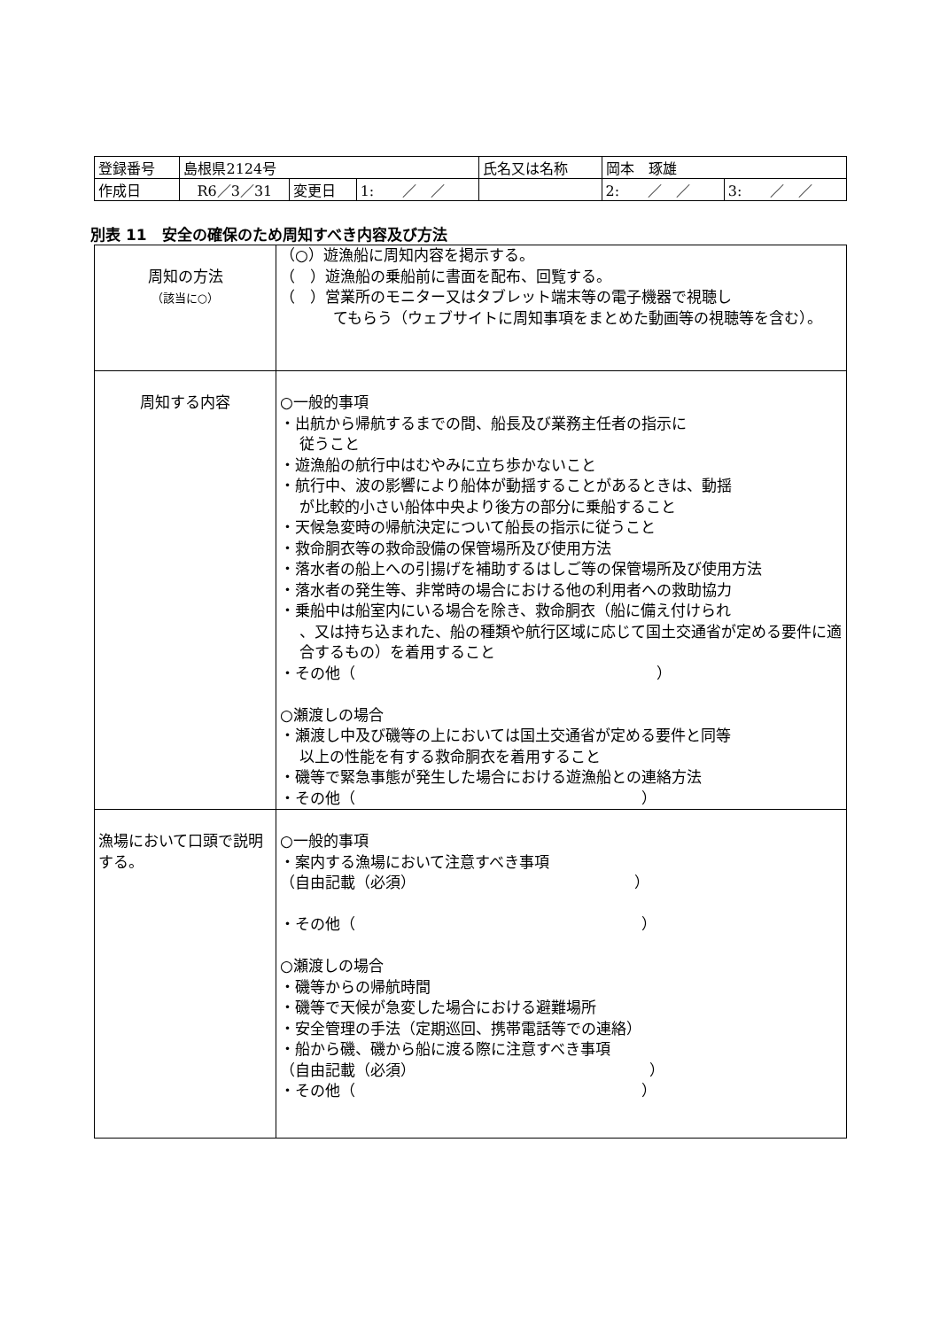| 登録番号 | 島根県2124号 | | | 氏名又は名称 | 岡本 琢雄 | |
| 作成日 | R6／3／31 | 変更日 | 1: ／ ／ | | 2: ／ ／ | 3: ／ ／ |
別表 11　安全の確保のため周知すべき内容及び方法
| 周知の方法 （該当に○） | （○）遊漁船に周知内容を掲示する。 （ ）遊漁船の乗船前に書面を配布、回覧する。 （ ）営業所のモニター又はタブレット端末等の電子機器で視聴し てもらう（ウェブサイトに周知事項をまとめた動画等の視聴等を含む）。 |
| 周知する内容 | ○一般的事項 ・出航から帰航するまでの間、船長及び業務主任者の指示に 従うこと ・遊漁船の航行中はむやみに立ち歩かないこと ・航行中、波の影響により船体が動揺することがあるときは、動揺 が比較的小さい船体中央より後方の部分に乗船すること ・天候急変時の帰航決定について船長の指示に従うこと ・救命胴衣等の救命設備の保管場所及び使用方法 ・落水者の船上への引揚げを補助するはしご等の保管場所及び使用方法 ・落水者の発生等、非常時の場合における他の利用者への救助協力 ・乗船中は船室内にいる場合を除き、救命胴衣（船に備え付けられ 、又は持ち込まれた、船の種類や航行区域に応じて国土交通省が定める要件に適合するもの）を着用すること ・その他（ ） ○瀬渡しの場合 ・瀬渡し中及び磯等の上においては国土交通省が定める要件と同等 以上の性能を有する救命胴衣を着用すること ・磯等で緊急事態が発生した場合における遊漁船との連絡方法 ・その他（ ） |
| 漁場において口頭で説明する。 | ○一般的事項 ・案内する漁場において注意すべき事項 （自由記載（必須） ） ・その他（ ） ○瀬渡しの場合 ・磯等からの帰航時間 ・磯等で天候が急変した場合における避難場所 ・安全管理の手法（定期巡回、携帯電話等での連絡） ・船から磯、磯から船に渡る際に注意すべき事項 （自由記載（必須） ） ・その他（ ） |